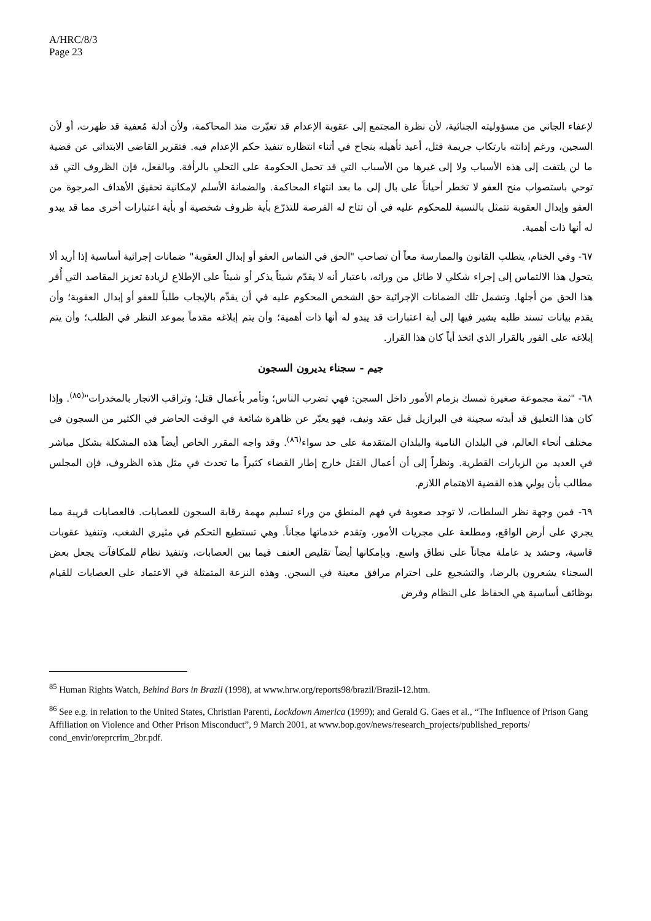A/HRC/8/3
Page 23
لإعفاء الجاني من مسؤوليته الجنائية، لأن نظرة المجتمع إلى عقوبة الإعدام قد تغيّرت منذ المحاكمة، ولأن أدلة مُعفية قد ظهرت، أو لأن السجين، ورغم إدانته بارتكاب جريمة قتل، أعيد تأهيله بنجاح في أثناء انتظاره تنفيذ حكم الإعدام فيه. فتقرير القاضي الابتدائي عن قضية ما لن يلتفت إلى هذه الأسباب ولا إلى غيرها من الأسباب التي قد تحمل الحكومة على التحلي بالرأفة. وبالفعل، فإن الظروف التي قد توحي باستصواب منح العفو لا تخطر أحياناً على بال إلى ما بعد انتهاء المحاكمة. والضمانة الأسلم لإمكانية تحقيق الأهداف المرجوة من العفو وإبدال العقوبة تتمثل بالنسبة للمحكوم عليه في أن تتاح له الفرصة للتذرّع بأية ظروف شخصية أو بأية اعتبارات أخرى مما قد يبدو له أنها ذات أهمية.
٦٧- وفي الختام، يتطلب القانون والممارسة معاً أن تصاحب "الحق في التماس العفو أو إبدال العقوبة" ضمانات إجرائية أساسية إذا أريد ألا يتحول هذا الالتماس إلى إجراء شكلي لا طائل من ورائه، باعتبار أنه لا يقدّم شيئاً يذكر أو شيئاً على الإطلاع لزيادة تعزيز المقاصد التي أُقر هذا الحق من أجلها. وتشمل تلك الضمانات الإجرائية حق الشخص المحكوم عليه في أن يقدِّم بالإيجاب طلباً للعفو أو إبدال العقوبة؛ وأن يقدم بيانات تسند طلبه يشير فيها إلى أية اعتبارات قد يبدو له أنها ذات أهمية؛ وأن يتم إبلاغه مقدماً بموعد النظر في الطلب؛ وأن يتم إبلاغه على الفور بالقرار الذي اتخذ أياً كان هذا القرار.
جيم - سجناء يديرون السجون
٦٨- "ثمة مجموعة صغيرة تمسك بزمام الأمور داخل السجن: فهي تضرب الناس؛ وتأمر بأعمال قتل؛ وتراقب الاتجار بالمخدرات"<sup>(٨٥)</sup>. وإذا كان هذا التعليق قد أبدته سجينة في البرازيل قبل عقد ونيف، فهو يعبّر عن ظاهرة شائعة في الوقت الحاضر في الكثير من السجون في مختلف أنحاء العالم، في البلدان النامية والبلدان المتقدمة على حد سواء<sup>(٨٦)</sup>. وقد واجه المقرر الخاص أيضاً هذه المشكلة بشكل مباشر في العديد من الزيارات القطرية. ونظراً إلى أن أعمال القتل خارج إطار القضاء كثيراً ما تحدث في مثل هذه الظروف، فإن المجلس مطالب بأن يولي هذه القضية الاهتمام اللازم.
٦٩- فمن وجهة نظر السلطات، لا توجد صعوبة في فهم المنطق من وراء تسليم مهمة رقابة السجون للعصابات. فالعصابات قريبة مما يجري على أرض الواقع، ومطلعة على مجريات الأمور، وتقدم خدماتها مجاناً. وهي تستطيع التحكم في مثيري الشغب، وتنفيذ عقوبات قاسية، وحشد يد عاملة مجاناً على نطاق واسع. وبإمكانها أيضاً تقليص العنف فيما بين العصابات، وتنفيذ نظام للمكافآت يجعل بعض السجناء يشعرون بالرضا، والتشجيع على احترام مرافق معينة في السجن. وهذه النزعة المتمثلة في الاعتماد على العصابات للقيام بوظائف أساسية هي الحفاظ على النظام وفرض
<sup>85</sup> Human Rights Watch, Behind Bars in Brazil (1998), at www.hrw.org/reports98/brazil/Brazil-12.htm.
<sup>86</sup> See e.g. in relation to the United States, Christian Parenti, Lockdown America (1999); and Gerald G. Gaes et al., “The Influence of Prison Gang Affiliation on Violence and Other Prison Misconduct”, 9 March 2001, at www.bop.gov/news/research_projects/published_reports/
cond_envir/oreprcrim_2br.pdf.